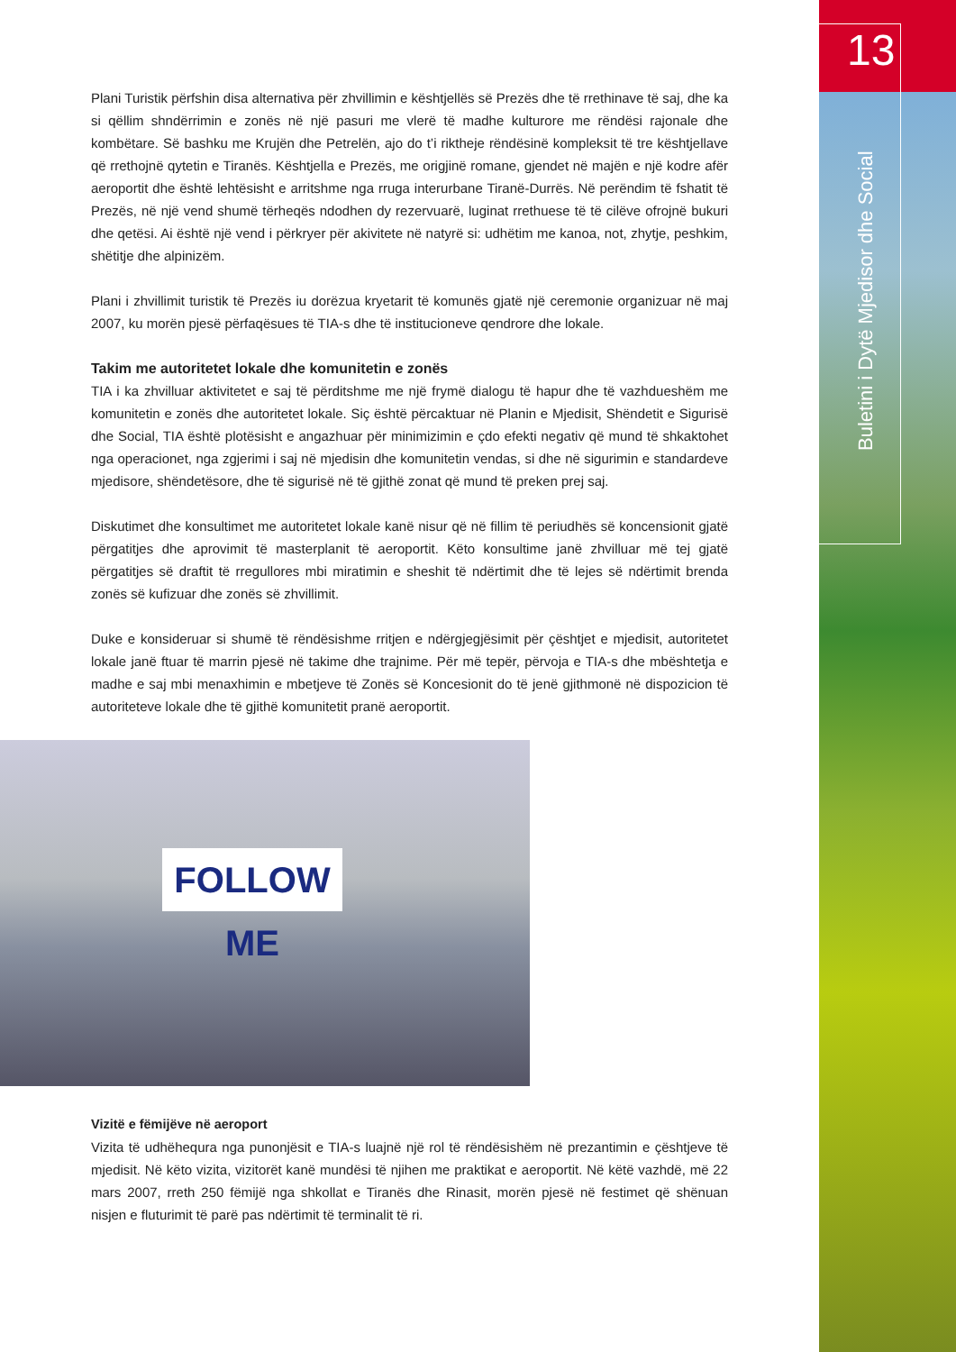13
Buletini i Dytë Mjedisor dhe Social
Plani Turistik përfshin disa alternativa për zhvillimin e kështjellës së Prezës dhe të rrethinave të saj, dhe ka si qëllim shndërrimin e zonës në një pasuri me vlerë të madhe kulturore me rëndësi rajonale dhe kombëtare. Së bashku me Krujën dhe Petrelën, ajo do t’i riktheje rëndësinë kompleksit të tre kështjellave që rrethojnë qytetin e Tiranës. Kështjella e Prezës, me origjinë romane, gjendet në majën e një kodre afër aeroportit dhe është lehtësisht e arritshme nga rruga interurbane Tiranë-Durrës. Në perëndim të fshatit të Prezës, në një vend shumë tërheqës ndodhen dy rezervuarë, luginat rrethuese të të cilëve ofrojnë bukuri dhe qetësi. Ai është një vend i përkryer për akivitete në natyrë si: udhëtim me kanoa, not, zhytje, peshkim, shëtitje dhe alpinizëm.
Plani i zhvillimit turistik të Prezës iu dorëzua kryetarit të komunës gjatë një ceremonie organizuar në maj 2007, ku morën pjesë përfaqësues të TIA-s dhe të institucioneve qendrore dhe lokale.
Takim me autoritetet lokale dhe komunitetin e zonës
TIA i ka zhvilluar aktivitetet e saj të përditshme me një frymë dialogu të hapur dhe të vazhdueshëm me komunitetin e zonës dhe autoritetet lokale. Siç është përcaktuar në Planin e Mjedisit, Shëndetit e Sigurisë dhe Social, TIA është plotësisht e angazhuar për minimizimin e çdo efekti negativ që mund të shkaktohet nga operacionet, nga zgjerimi i saj në mjedisin dhe komunitetin vendas, si dhe në sigurimin e standardeve mjedisore, shëndetësore, dhe të sigurisë në të gjithë zonat që mund të preken prej saj.
Diskutimet dhe konsultimet me autoritetet lokale kanë nisur që në fillim të periudhës së koncensionit gjatë përgatitjes dhe aprovimit të masterplanit të aeroportit. Këto konsultime janë zhvilluar më tej gjatë përgatitjes së draftit të rregullores mbi miratimin e sheshit të ndërtimit dhe të lejes së ndërtimit brenda zonës së kufizuar dhe zonës së zhvillimit.
Duke e konsideruar si shumë të rëndësishme rritjen e ndërgjegjësimit për çështjet e mjedisit, autoritetet lokale janë ftuar të marrin pjesë në takime dhe trajnime. Për më tepër, përvoja e TIA-s dhe mbështetja e madhe e saj mbi menaxhimin e mbetjeve të Zonës së Koncesionit do të jenë gjithmonë në dispozicion të autoriteteve lokale dhe të gjithë komunitetit pranë aeroportit.
FOLLOW ME
Vizitë e fëmijëve në aeroport
Vizita të udhëhequra nga punonjësit e TIA-s luajnë një rol të rëndësishëm në prezantimin e çështjeve të mjedisit. Në këto vizita, vizitorët kanë mundësi të njihen me praktikat e aeroportit. Në këtë vazhdë, më 22 mars 2007, rreth 250 fëmijë nga shkollat e Tiranës dhe Rinasit, morën pjesë në festimet që shënuan nisjen e fluturimit të parë pas ndërtimit të terminalit të ri.